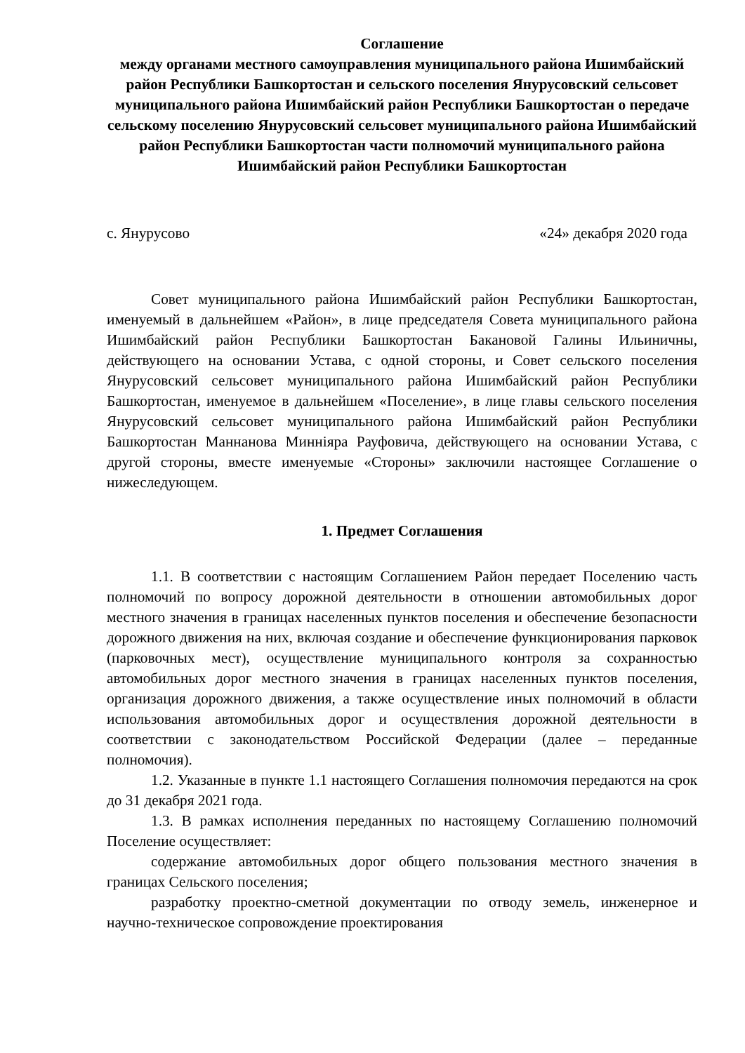Соглашение
между органами местного самоуправления муниципального района Ишимбайский район Республики Башкортостан и сельского поселения Янурусовский сельсовет муниципального района Ишимбайский район Республики Башкортостан о передаче сельскому поселению Янурусовский сельсовет муниципального района Ишимбайский район Республики Башкортостан части полномочий муниципального района Ишимбайский район Республики Башкортостан
с. Янурусово «24» декабря 2020 года
Совет муниципального района Ишимбайский район Республики Башкортостан, именуемый в дальнейшем «Район», в лице председателя Совета муниципального района Ишимбайский район Республики Башкортостан Бакановой Галины Ильиничны, действующего на основании Устава, с одной стороны, и Совет сельского поселения Янурусовский сельсовет муниципального района Ишимбайский район Республики Башкортостан, именуемое в дальнейшем «Поселение», в лице главы сельского поселения Янурусовский сельсовет муниципального района Ишимбайский район Республики Башкортостан Маннанова Минніяра Рауфовича, действующего на основании Устава, с другой стороны, вместе именуемые «Стороны» заключили настоящее Соглашение о нижеследующем.
1. Предмет Соглашения
1.1. В соответствии с настоящим Соглашением Район передает Поселению часть полномочий по вопросу дорожной деятельности в отношении автомобильных дорог местного значения в границах населенных пунктов поселения и обеспечение безопасности дорожного движения на них, включая создание и обеспечение функционирования парковок (парковочных мест), осуществление муниципального контроля за сохранностью автомобильных дорог местного значения в границах населенных пунктов поселения, организация дорожного движения, а также осуществление иных полномочий в области использования автомобильных дорог и осуществления дорожной деятельности в соответствии с законодательством Российской Федерации (далее – переданные полномочия).
1.2. Указанные в пункте 1.1 настоящего Соглашения полномочия передаются на срок до 31 декабря 2021 года.
1.3. В рамках исполнения переданных по настоящему Соглашению полномочий Поселение осуществляет:
содержание автомобильных дорог общего пользования местного значения в границах Сельского поселения;
разработку проектно-сметной документации по отводу земель, инженерное и научно-техническое сопровождение проектирования